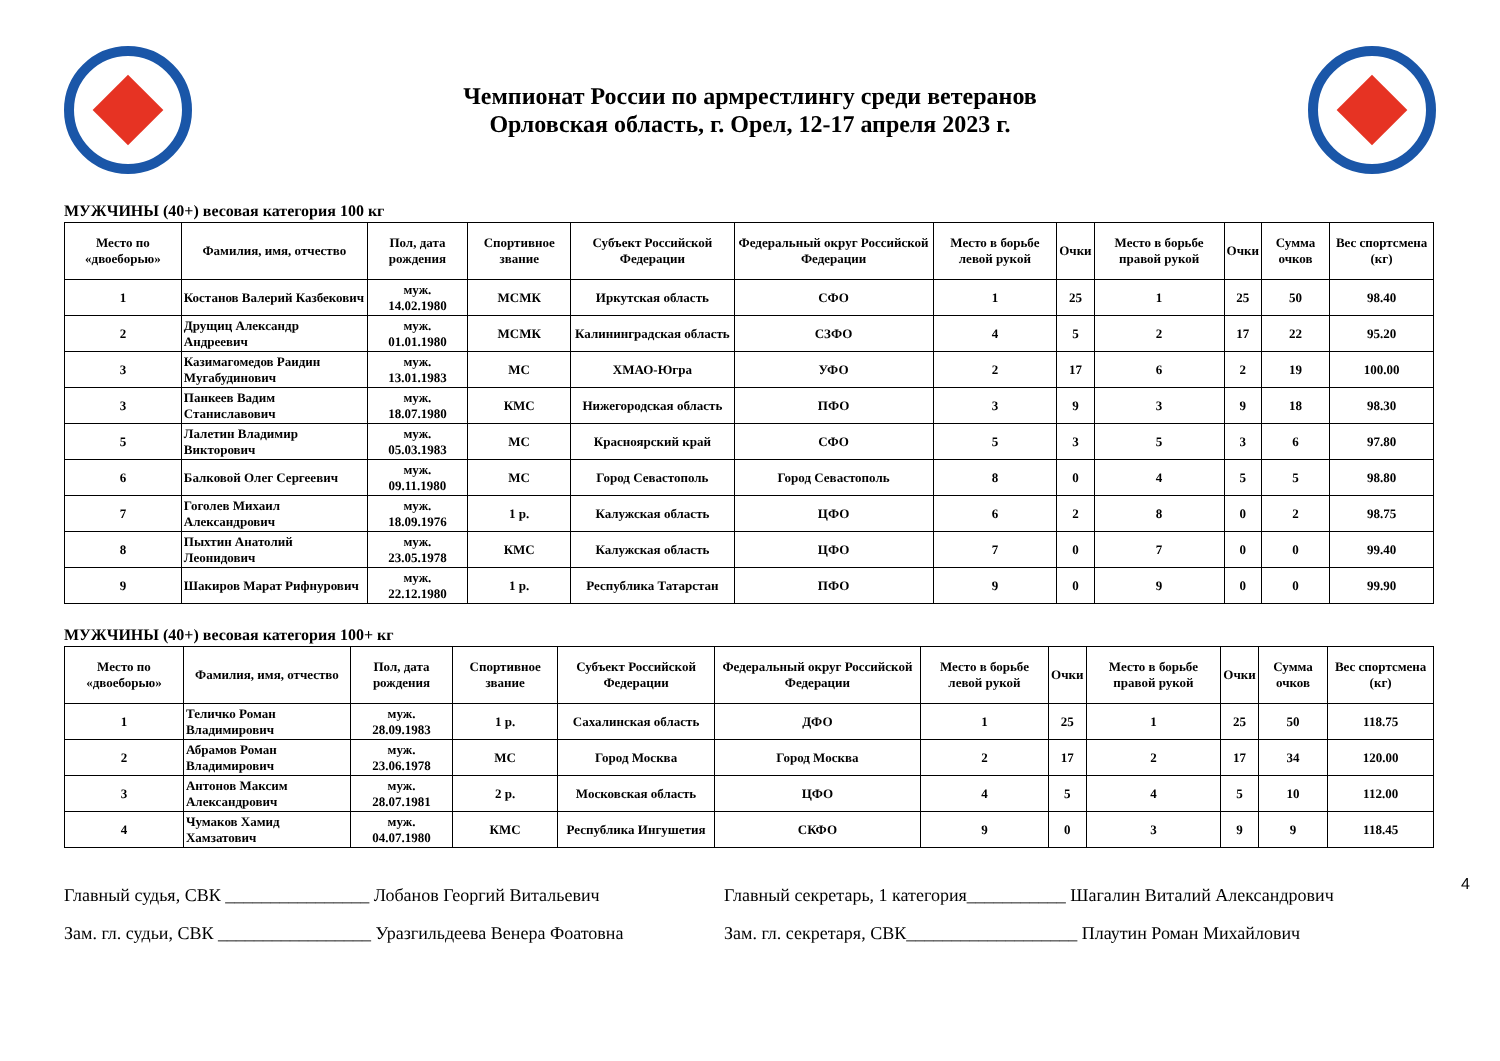Чемпионат России по армрестлингу среди ветеранов
Орловская область, г. Орел, 12-17 апреля 2023 г.
МУЖЧИНЫ (40+) весовая категория 100 кг
| Место по «двоеборью» | Фамилия, имя, отчество | Пол, дата рождения | Спортивное звание | Субъект Российской Федерации | Федеральный округ Российской Федерации | Место в борьбе левой рукой | Очки | Место в борьбе правой рукой | Очки | Сумма очков | Вес спортсмена (кг) |
| --- | --- | --- | --- | --- | --- | --- | --- | --- | --- | --- | --- |
| 1 | Костанов Валерий Казбекович | муж. 14.02.1980 | МСМК | Иркутская область | СФО | 1 | 25 | 1 | 25 | 50 | 98.40 |
| 2 | Друщиц Александр Андреевич | муж. 01.01.1980 | МСМК | Калининградская область | СЗФО | 4 | 5 | 2 | 17 | 22 | 95.20 |
| 3 | Казимагомедов Раидин Мугабудинович | муж. 13.01.1983 | МС | ХМАО-Югра | УФО | 2 | 17 | 6 | 2 | 19 | 100.00 |
| 3 | Панкеев Вадим Станиславович | муж. 18.07.1980 | КМС | Нижегородская область | ПФО | 3 | 9 | 3 | 9 | 18 | 98.30 |
| 5 | Лалетин Владимир Викторович | муж. 05.03.1983 | МС | Красноярский край | СФО | 5 | 3 | 5 | 3 | 6 | 97.80 |
| 6 | Балковой Олег Сергеевич | муж. 09.11.1980 | МС | Город Севастополь | Город Севастополь | 8 | 0 | 4 | 5 | 5 | 98.80 |
| 7 | Гоголев Михаил Александрович | муж. 18.09.1976 | 1 р. | Калужская область | ЦФО | 6 | 2 | 8 | 0 | 2 | 98.75 |
| 8 | Пыхтин Анатолий Леонидович | муж. 23.05.1978 | КМС | Калужская область | ЦФО | 7 | 0 | 7 | 0 | 0 | 99.40 |
| 9 | Шакиров Марат Рифнурович | муж. 22.12.1980 | 1 р. | Республика Татарстан | ПФО | 9 | 0 | 9 | 0 | 0 | 99.90 |
МУЖЧИНЫ (40+) весовая категория 100+ кг
| Место по «двоеборью» | Фамилия, имя, отчество | Пол, дата рождения | Спортивное звание | Субъект Российской Федерации | Федеральный округ Российской Федерации | Место в борьбе левой рукой | Очки | Место в борьбе правой рукой | Очки | Сумма очков | Вес спортсмена (кг) |
| --- | --- | --- | --- | --- | --- | --- | --- | --- | --- | --- | --- |
| 1 | Теличко Роман Владимирович | муж. 28.09.1983 | 1 р. | Сахалинская область | ДФО | 1 | 25 | 1 | 25 | 50 | 118.75 |
| 2 | Абрамов Роман Владимирович | муж. 23.06.1978 | МС | Город Москва | Город Москва | 2 | 17 | 2 | 17 | 34 | 120.00 |
| 3 | Антонов Максим Александрович | муж. 28.07.1981 | 2 р. | Московская область | ЦФО | 4 | 5 | 4 | 5 | 10 | 112.00 |
| 4 | Чумаков Хамид Хамзатович | муж. 04.07.1980 | КМС | Республика Ингушетия | СКФО | 9 | 0 | 3 | 9 | 9 | 118.45 |
Главный судья, СВК ________________ Лобанов Георгий Витальевич
Зам. гл. судьи, СВК _________________ Уразгильдеева Венера Фоатовна
Главный секретарь, 1 категория___________ Шагалин Виталий Александрович
Зам. гл. секретаря, СВК___________________ Плаутин Роман Михайлович
4